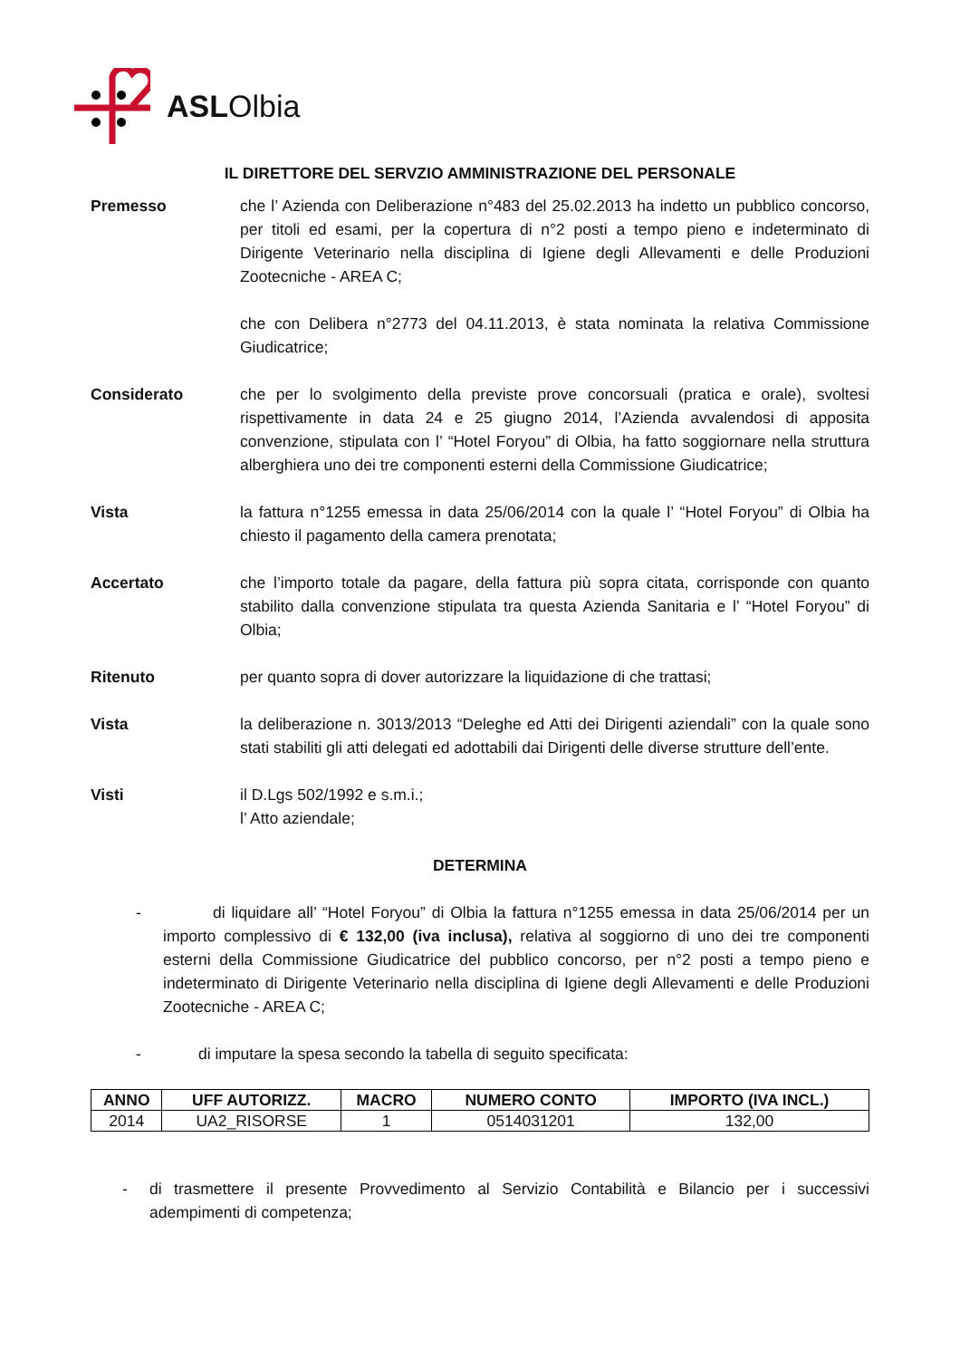ASLOlbia
IL DIRETTORE DEL SERVZIO AMMINISTRAZIONE DEL PERSONALE
Premesso che l’ Azienda con Deliberazione n°483 del 25.02.2013 ha indetto un pubblico concorso, per titoli ed esami, per la copertura di n°2 posti a tempo pieno e indeterminato di Dirigente Veterinario nella disciplina di Igiene degli Allevamenti e delle Produzioni Zootecniche - AREA C;
che con Delibera n°2773 del 04.11.2013, è stata nominata la relativa Commissione Giudicatrice;
Considerato che per lo svolgimento della previste prove concorsuali (pratica e orale), svoltesi rispettivamente in data 24 e 25 giugno 2014, l’Azienda avvalendosi di apposita convenzione, stipulata con l’ “Hotel Foryou” di Olbia, ha fatto soggiornare nella struttura alberghiera uno dei tre componenti esterni della Commissione Giudicatrice;
Vista la fattura n°1255 emessa in data 25/06/2014 con la quale l’ “Hotel Foryou” di Olbia ha chiesto il pagamento della camera prenotata;
Accertato che l’importo totale da pagare, della fattura più sopra citata, corrisponde con quanto stabilito dalla convenzione stipulata tra questa Azienda Sanitaria e l’ “Hotel Foryou” di Olbia;
Ritenuto per quanto sopra di dover autorizzare la liquidazione di che trattasi;
Vista la deliberazione n. 3013/2013 “Deleghe ed Atti dei Dirigenti aziendali” con la quale sono stati stabiliti gli atti delegati ed adottabili dai Dirigenti delle diverse strutture dell’ente.
Visti il D.Lgs 502/1992 e s.m.i.;
l’ Atto aziendale;
DETERMINA
- di liquidare all’ “Hotel Foryou” di Olbia la fattura n°1255 emessa in data 25/06/2014 per un importo complessivo di € 132,00 (iva inclusa), relativa al soggiorno di uno dei tre componenti esterni della Commissione Giudicatrice del pubblico concorso, per n°2 posti a tempo pieno e indeterminato di Dirigente Veterinario nella disciplina di Igiene degli Allevamenti e delle Produzioni Zootecniche - AREA C;
- di imputare la spesa secondo la tabella di seguito specificata:
| ANNO | UFF AUTORIZZ. | MACRO | NUMERO CONTO | IMPORTO (IVA INCL.) |
| --- | --- | --- | --- | --- |
| 2014 | UA2_RISORSE | 1 | 0514031201 | 132,00 |
- di trasmettere il presente Provvedimento al Servizio Contabilità e Bilancio per i successivi adempimenti di competenza;